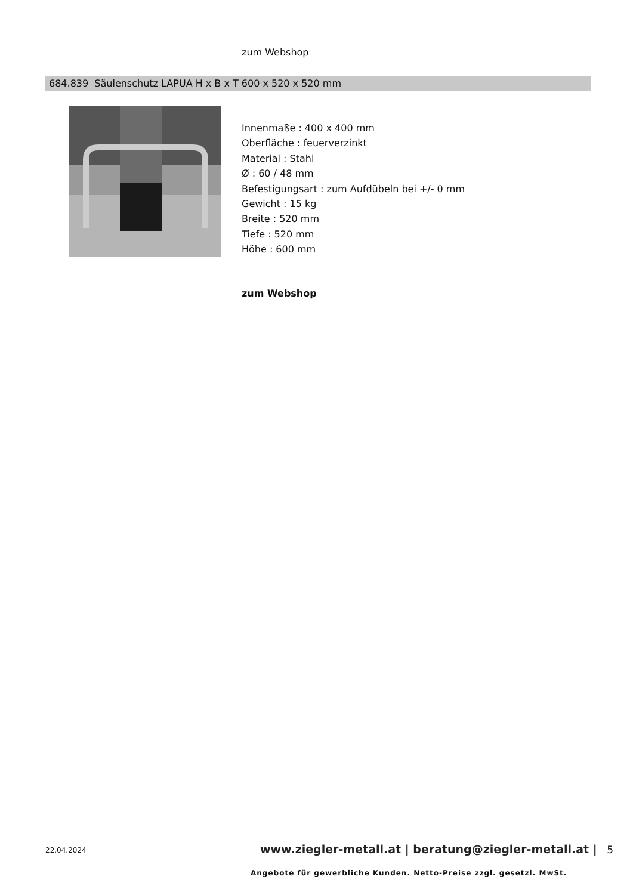zum Webshop
684.839 Säulenschutz LAPUA H x B x T 600 x 520 x 520 mm
Innenmaße : 400 x 400 mm
Oberfläche : feuerverzinkt
Material : Stahl
Ø : 60 / 48 mm
Befestigungsart : zum Aufdübeln bei +/- 0 mm
Gewicht : 15 kg
Breite : 520 mm
Tiefe : 520 mm
Höhe : 600 mm
zum Webshop
22.04.2024
www.ziegler-metall.at | beratung@ziegler-metall.at | 5
Angebote für gewerbliche Kunden. Netto-Preise zzgl. gesetzl. MwSt.